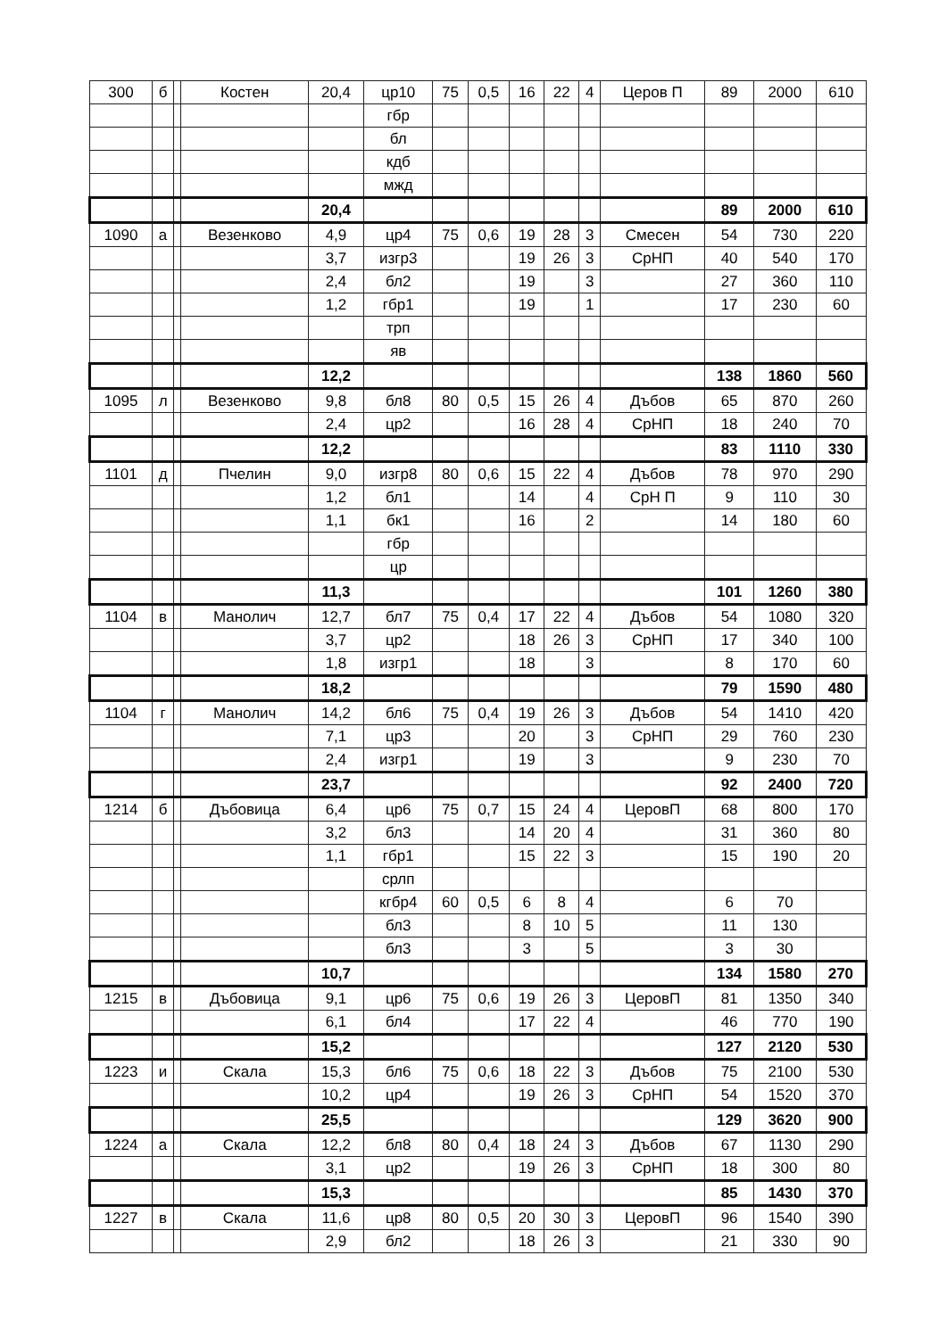| 300 | б | | Костен | 20,4 | цр10 | 75 | 0,5 | 16 | 22 | 4 | Церов П | 89 | 2000 | 610 |
| | | | | | гбр | | | | | | | | | |
| | | | | | бл | | | | | | | | | |
| | | | | | кдб | | | | | | | | | |
| | | | | | мжд | | | | | | | | | |
| | | | | 20,4 | | | | | | | | 89 | 2000 | 610 |
| 1090 | а | | Везенково | 4,9 | цр4 | 75 | 0,6 | 19 | 28 | 3 | Смесен | 54 | 730 | 220 |
| | | | | 3,7 | изгр3 | | | 19 | 26 | 3 | СрНП | 40 | 540 | 170 |
| | | | | 2,4 | бл2 | | | 19 | | 3 | | 27 | 360 | 110 |
| | | | | 1,2 | гбр1 | | | 19 | | 1 | | 17 | 230 | 60 |
| | | | | | трп | | | | | | | | | |
| | | | | | яв | | | | | | | | | |
| | | | | 12,2 | | | | | | | | 138 | 1860 | 560 |
| 1095 | л | | Везенково | 9,8 | бл8 | 80 | 0,5 | 15 | 26 | 4 | Дъбов | 65 | 870 | 260 |
| | | | | 2,4 | цр2 | | | 16 | 28 | 4 | СрНП | 18 | 240 | 70 |
| | | | | 12,2 | | | | | | | | 83 | 1110 | 330 |
| 1101 | д | | Пчелин | 9,0 | изгр8 | 80 | 0,6 | 15 | 22 | 4 | Дъбов | 78 | 970 | 290 |
| | | | | 1,2 | бл1 | | | 14 | | 4 | СрН П | 9 | 110 | 30 |
| | | | | 1,1 | бк1 | | | 16 | | 2 | | 14 | 180 | 60 |
| | | | | | гбр | | | | | | | | | |
| | | | | | цр | | | | | | | | | |
| | | | | 11,3 | | | | | | | | 101 | 1260 | 380 |
| 1104 | в | | Манолич | 12,7 | бл7 | 75 | 0,4 | 17 | 22 | 4 | Дъбов | 54 | 1080 | 320 |
| | | | | 3,7 | цр2 | | | 18 | 26 | 3 | СрНП | 17 | 340 | 100 |
| | | | | 1,8 | изгр1 | | | 18 | | 3 | | 8 | 170 | 60 |
| | | | | 18,2 | | | | | | | | 79 | 1590 | 480 |
| 1104 | г | | Манолич | 14,2 | бл6 | 75 | 0,4 | 19 | 26 | 3 | Дъбов | 54 | 1410 | 420 |
| | | | | 7,1 | цр3 | | | 20 | | 3 | СрНП | 29 | 760 | 230 |
| | | | | 2,4 | изгр1 | | | 19 | | 3 | | 9 | 230 | 70 |
| | | | | 23,7 | | | | | | | | 92 | 2400 | 720 |
| 1214 | б | | Дъбовица | 6,4 | цр6 | 75 | 0,7 | 15 | 24 | 4 | ЦеровП | 68 | 800 | 170 |
| | | | | 3,2 | бл3 | | | 14 | 20 | 4 | | 31 | 360 | 80 |
| | | | | 1,1 | гбр1 | | | 15 | 22 | 3 | | 15 | 190 | 20 |
| | | | | | срлп | | | | | | | | | |
| | | | | | кгбр4 | 60 | 0,5 | 6 | 8 | 4 | | 6 | 70 | |
| | | | | | бл3 | | | 8 | 10 | 5 | | 11 | 130 | |
| | | | | | бл3 | | | 3 | | 5 | | 3 | 30 | |
| | | | | 10,7 | | | | | | | | 134 | 1580 | 270 |
| 1215 | в | | Дъбовица | 9,1 | цр6 | 75 | 0,6 | 19 | 26 | 3 | ЦеровП | 81 | 1350 | 340 |
| | | | | 6,1 | бл4 | | | 17 | 22 | 4 | | 46 | 770 | 190 |
| | | | | 15,2 | | | | | | | | 127 | 2120 | 530 |
| 1223 | и | | Скала | 15,3 | бл6 | 75 | 0,6 | 18 | 22 | 3 | Дъбов | 75 | 2100 | 530 |
| | | | | 10,2 | цр4 | | | 19 | 26 | 3 | СрНП | 54 | 1520 | 370 |
| | | | | 25,5 | | | | | | | | 129 | 3620 | 900 |
| 1224 | а | | Скала | 12,2 | бл8 | 80 | 0,4 | 18 | 24 | 3 | Дъбов | 67 | 1130 | 290 |
| | | | | 3,1 | цр2 | | | 19 | 26 | 3 | СрНП | 18 | 300 | 80 |
| | | | | 15,3 | | | | | | | | 85 | 1430 | 370 |
| 1227 | в | | Скала | 11,6 | цр8 | 80 | 0,5 | 20 | 30 | 3 | ЦеровП | 96 | 1540 | 390 |
| | | | | 2,9 | бл2 | | | 18 | 26 | 3 | | 21 | 330 | 90 |